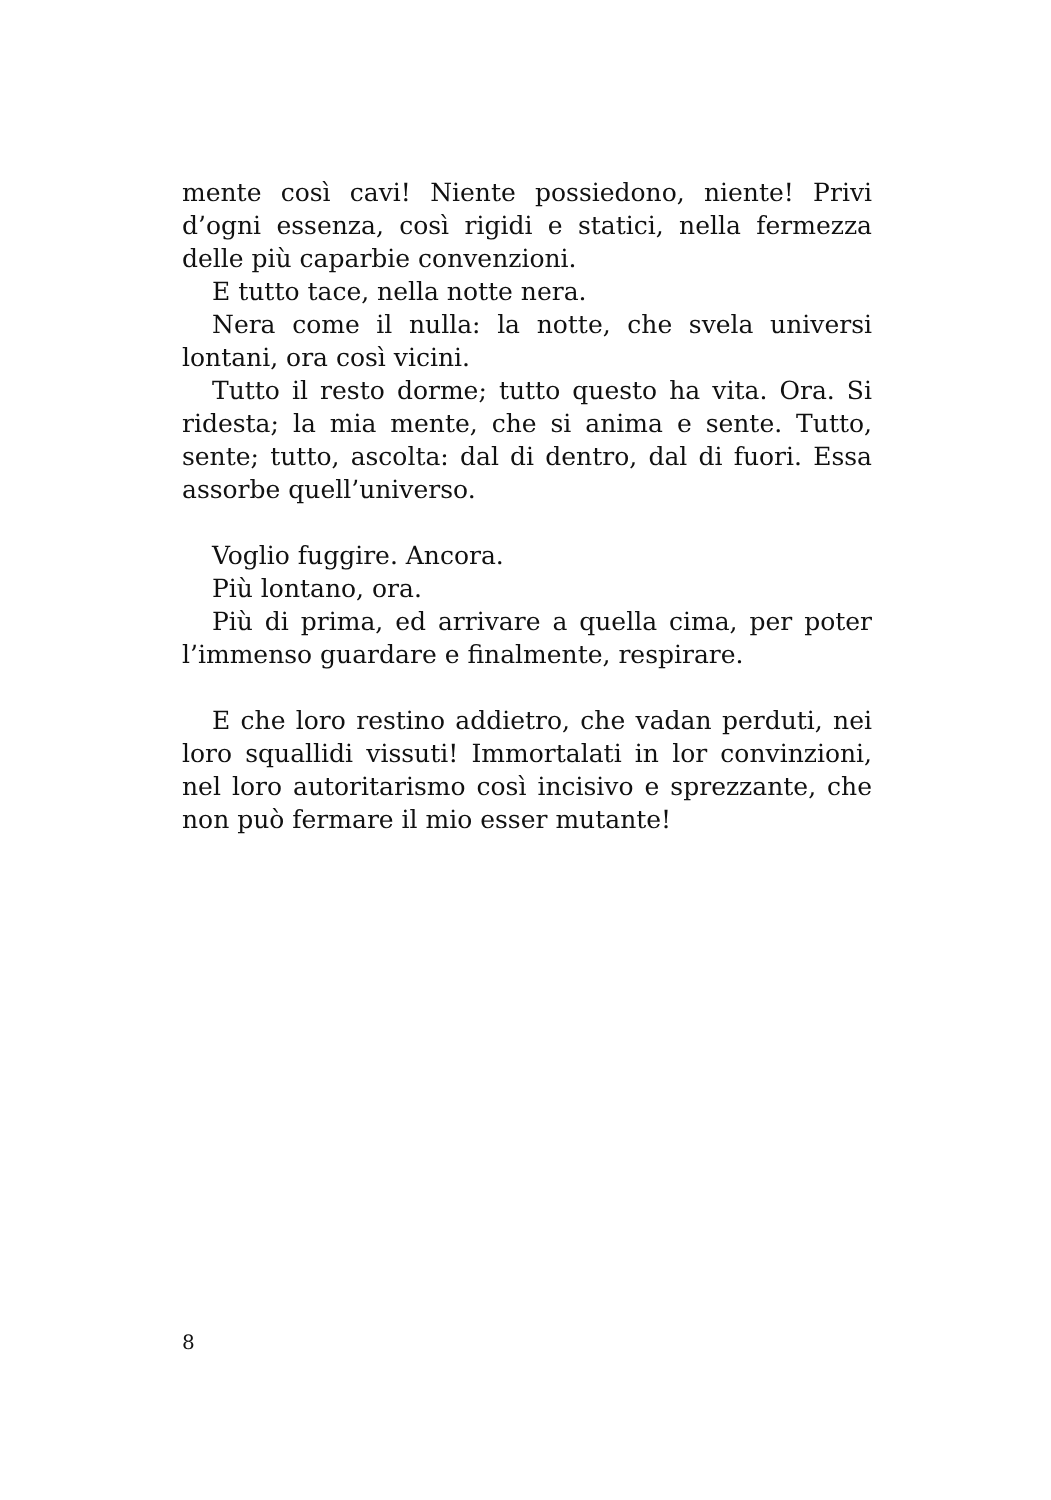mente così cavi! Niente possiedono, niente! Privi d’ogni essenza, così rigidi e statici, nella fermezza delle più caparbie convenzioni.
E tutto tace, nella notte nera.
Nera come il nulla: la notte, che svela universi lontani, ora così vicini.
Tutto il resto dorme; tutto questo ha vita. Ora. Si ridesta; la mia mente, che si anima e sente. Tutto, sente; tutto, ascolta: dal di dentro, dal di fuori. Essa assorbe quell’universo.
Voglio fuggire. Ancora.
Più lontano, ora.
Più di prima, ed arrivare a quella cima, per poter l’immenso guardare e finalmente, respirare.
E che loro restino addietro, che vadan perduti, nei loro squallidi vissuti! Immortalati in lor convinzioni, nel loro autoritarismo così incisivo e sprezzante, che non può fermare il mio esser mutante!
8